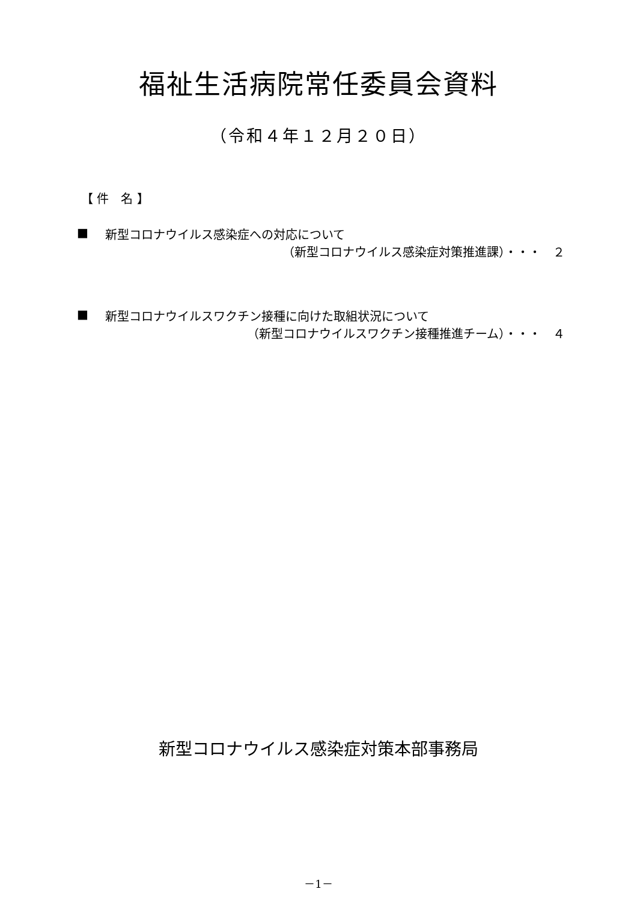福祉生活病院常任委員会資料
（令和４年１２月２０日）
【 件　名 】
■ 新型コロナウイルス感染症への対応について
（新型コロナウイルス感染症対策推進課）・・・　２
■ 新型コロナウイルスワクチン接種に向けた取組状況について
（新型コロナウイルスワクチン接種推進チーム）・・・　４
新型コロナウイルス感染症対策本部事務局
－1－